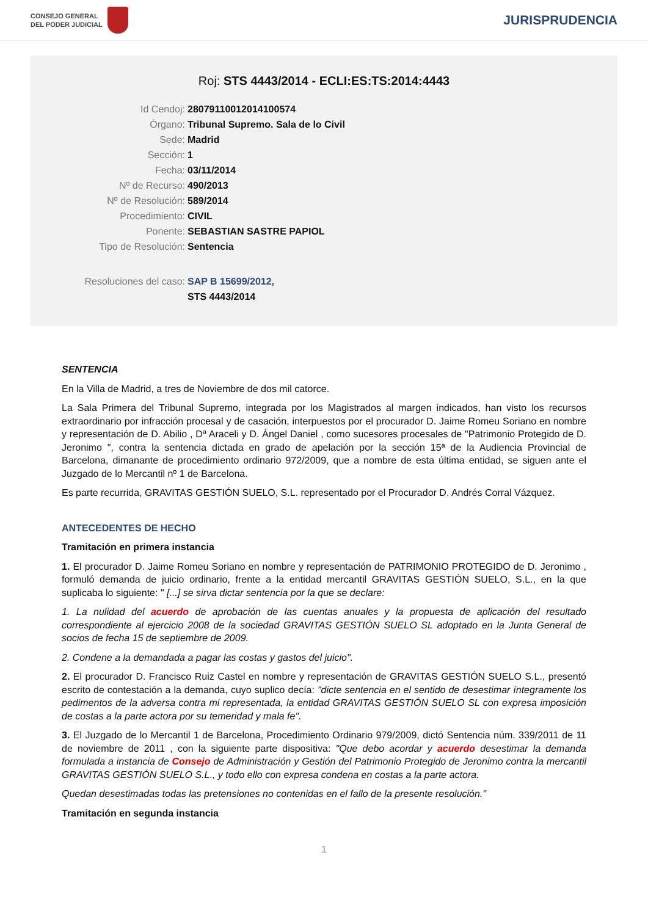CONSEJO GENERAL
DEL PODER JUDICIAL
JURISPRUDENCIA
Roj: STS 4443/2014 - ECLI:ES:TS:2014:4443
Id Cendoj: 28079110012014100574
Órgano: Tribunal Supremo. Sala de lo Civil
Sede: Madrid
Sección: 1
Fecha: 03/11/2014
Nº de Recurso: 490/2013
Nº de Resolución: 589/2014
Procedimiento: CIVIL
Ponente: SEBASTIAN SASTRE PAPIOL
Tipo de Resolución: Sentencia
Resoluciones del caso: SAP B 15699/2012,
STS 4443/2014
SENTENCIA
En la Villa de Madrid, a tres de Noviembre de dos mil catorce.
La Sala Primera del Tribunal Supremo, integrada por los Magistrados al margen indicados, han visto los recursos extraordinario por infracción procesal y de casación, interpuestos por el procurador D. Jaime Romeu Soriano en nombre y representación de D. Abilio , Dª Araceli y D. Ángel Daniel , como sucesores procesales de "Patrimonio Protegido de D. Jeronimo ", contra la sentencia dictada en grado de apelación por la sección 15ª de la Audiencia Provincial de Barcelona, dimanante de procedimiento ordinario 972/2009, que a nombre de esta última entidad, se siguen ante el Juzgado de lo Mercantil nº 1 de Barcelona.
Es parte recurrida, GRAVITAS GESTIÓN SUELO, S.L. representado por el Procurador D. Andrés Corral Vázquez.
ANTECEDENTES DE HECHO
Tramitación en primera instancia
1. El procurador D. Jaime Romeu Soriano en nombre y representación de PATRIMONIO PROTEGIDO de D. Jeronimo , formuló demanda de juicio ordinario, frente a la entidad mercantil GRAVITAS GESTIÓN SUELO, S.L., en la que suplicaba lo siguiente: " [...] se sirva dictar sentencia por la que se declare:
1. La nulidad del acuerdo de aprobación de las cuentas anuales y la propuesta de aplicación del resultado correspondiente al ejercicio 2008 de la sociedad GRAVITAS GESTIÓN SUELO SL adoptado en la Junta General de socios de fecha 15 de septiembre de 2009.
2. Condene a la demandada a pagar las costas y gastos del juicio".
2. El procurador D. Francisco Ruiz Castel en nombre y representación de GRAVITAS GESTIÓN SUELO S.L., presentó escrito de contestación a la demanda, cuyo suplico decía: "dicte sentencia en el sentido de desestimar íntegramente los pedimentos de la adversa contra mi representada, la entidad GRAVITAS GESTIÓN SUELO SL con expresa imposición de costas a la parte actora por su temeridad y mala fe".
3. El Juzgado de lo Mercantil 1 de Barcelona, Procedimiento Ordinario 979/2009, dictó Sentencia núm. 339/2011 de 11 de noviembre de 2011 , con la siguiente parte dispositiva: "Que debo acordar y acuerdo desestimar la demanda formulada a instancia de Consejo de Administración y Gestión del Patrimonio Protegido de Jeronimo contra la mercantil GRAVITAS GESTIÓN SUELO S.L., y todo ello con expresa condena en costas a la parte actora.
Quedan desestimadas todas las pretensiones no contenidas en el fallo de la presente resolución."
Tramitación en segunda instancia
1